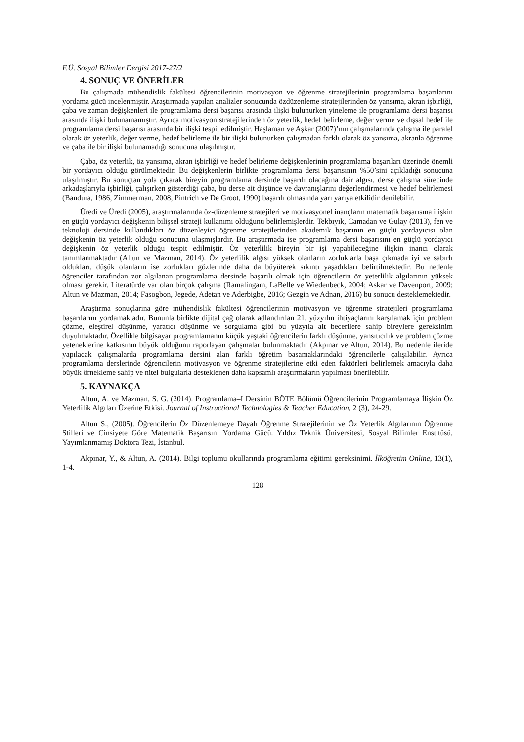F.Ü. Sosyal Bilimler Dergisi 2017-27/2
4. SONUÇ VE ÖNERİLER
Bu çalışmada mühendislik fakültesi öğrencilerinin motivasyon ve öğrenme stratejilerinin programlama başarılarını yordama gücü incelenmiştir. Araştırmada yapılan analizler sonucunda özdüzenleme stratejilerinden öz yansıma, akran işbirliği, çaba ve zaman değişkenleri ile programlama dersi başarısı arasında ilişki bulunurken yineleme ile programlama dersi başarısı arasında ilişki bulunamamıştır. Ayrıca motivasyon stratejilerinden öz yeterlik, hedef belirleme, değer verme ve dışsal hedef ile programlama dersi başarısı arasında bir ilişki tespit edilmiştir. Haşlaman ve Aşkar (2007)’nın çalışmalarında çalışma ile paralel olarak öz yeterlik, değer verme, hedef belirleme ile bir ilişki bulunurken çalışmadan farklı olarak öz yansıma, akranla öğrenme ve çaba ile bir ilişki bulunamadığı sonucuna ulaşılmıştır.
Çaba, öz yeterlik, öz yansıma, akran işbirliği ve hedef belirleme değişkenlerinin programlama başarıları üzerinde önemli bir yordayıcı olduğu görülmektedir. Bu değişkenlerin birlikte programlama dersi başarısının %50’sini açıkladığı sonucuna ulaşılmıştır. Bu sonuçtan yola çıkarak bireyin programlama dersinde başarılı olacağına dair algısı, derse çalışma sürecinde arkadaşlarıyla işbirliği, çalışırken gösterdiği çaba, bu derse ait düşünce ve davranışlarını değerlendirmesi ve hedef belirlemesi (Bandura, 1986, Zimmerman, 2008, Pintrich ve De Groot, 1990) başarılı olmasında yarı yarıya etkilidir denilebilir.
Üredi ve Üredi (2005), araştırmalarında öz-düzenleme stratejileri ve motivasyonel inançların matematik başarısına ilişkin en güçlü yordayıcı değişkenin bilişsel strateji kullanımı olduğunu belirlemişlerdir. Tekbıyık, Camadan ve Gulay (2013), fen ve teknoloji dersinde kullandıkları öz düzenleyici öğrenme stratejilerinden akademik başarının en güçlü yordayıcısı olan değişkenin öz yeterlik olduğu sonucuna ulaşmışlardır. Bu araştırmada ise programlama dersi başarısını en güçlü yordayıcı değişkenin öz yeterlik olduğu tespit edilmiştir. Öz yeterlilik bireyin bir işi yapabileceğine ilişkin inancı olarak tanımlanmaktadır (Altun ve Mazman, 2014). Öz yeterlilik algısı yüksek olanların zorluklarla başa çıkmada iyi ve sabırlı oldukları, düşük olanların ise zorlukları gözlerinde daha da büyüterek sıkıntı yaşadıkları belirtilmektedir. Bu nedenle öğrenciler tarafından zor algılanan programlama dersinde başarılı olmak için öğrencilerin öz yeterlilik algılarının yüksek olması gerekir. Literatürde var olan birçok çalışma (Ramalingam, LaBelle ve Wiedenbeck, 2004; Askar ve Davenport, 2009; Altun ve Mazman, 2014; Fasogbon, Jegede, Adetan ve Aderbigbe, 2016; Gezgin ve Adnan, 2016) bu sonucu desteklemektedir.
Araştırma sonuçlarına göre mühendislik fakültesi öğrencilerinin motivasyon ve öğrenme stratejileri programlama başarılarını yordamaktadır. Bununla birlikte dijital çağ olarak adlandırılan 21. yüzyılın ihtiyaçlarını karşılamak için problem çözme, eleştirel düşünme, yaratıcı düşünme ve sorgulama gibi bu yüzyıla ait becerilere sahip bireylere gereksinim duyulmaktadır. Özellikle bilgisayar programlamanın küçük yaştaki öğrencilerin farklı düşünme, yansıtıcılık ve problem çözme yeteneklerine katkısının büyük olduğunu raporlayan çalışmalar bulunmaktadır (Akpınar ve Altun, 2014). Bu nedenle ileride yapılacak çalışmalarda programlama dersini alan farklı öğretim basamaklarındaki öğrencilerle çalışılabilir. Ayrıca programlama derslerinde öğrencilerin motivasyon ve öğrenme stratejilerine etki eden faktörleri belirlemek amacıyla daha büyük örnekleme sahip ve nitel bulgularla desteklenen daha kapsamlı araştırmaların yapılması önerilebilir.
5. KAYNAKÇA
Altun, A. ve Mazman, S. G. (2014). Programlama–I Dersinin BÖTE Bölümü Öğrencilerinin Programlamaya İlişkin Öz Yeterlilik Algıları Üzerine Etkisi. Journal of Instructional Technologies & Teacher Education, 2 (3), 24-29.
Altun S., (2005). Öğrencilerin Öz Düzenlemeye Dayalı Öğrenme Stratejilerinin ve Öz Yeterlik Algılarının Öğrenme Stilleri ve Cinsiyete Göre Matematik Başarısını Yordama Gücü. Yıldız Teknik Üniversitesi, Sosyal Bilimler Enstitüsü, Yayımlanmamış Doktora Tezi, İstanbul.
Akpınar, Y., & Altun, A. (2014). Bilgi toplumu okullarında programlama eğitimi gereksinimi. İlköğretim Online, 13(1), 1-4.
128